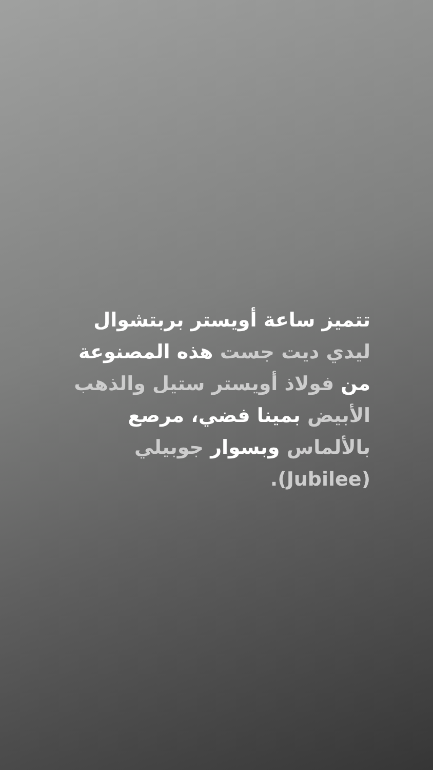تتميز ساعة أويستر بربتشوال ليدي ديت جست هذه المصنوعة من فولاذ أويستر ستيل والذهب الأبيض بمينا فضي، مرصع بالألماس وبسوار جوبيلي (Jubilee).